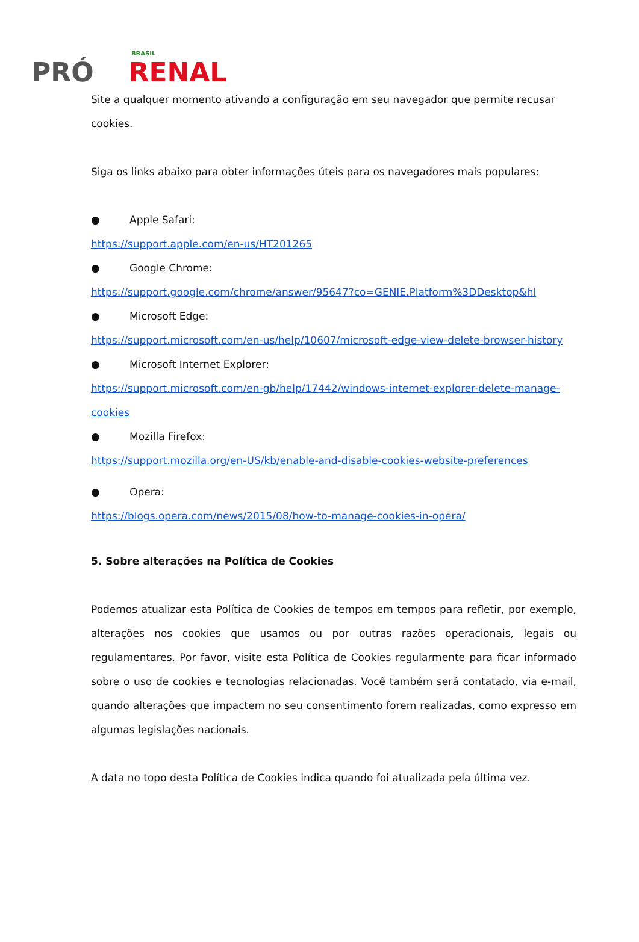PRÓ RENAL BRASIL
Site a qualquer momento ativando a configuração em seu navegador que permite recusar cookies.
Siga os links abaixo para obter informações úteis para os navegadores mais populares:
● Apple Safari:
https://support.apple.com/en-us/HT201265
● Google Chrome:
https://support.google.com/chrome/answer/95647?co=GENIE.Platform%3DDesktop&hl
● Microsoft Edge:
https://support.microsoft.com/en-us/help/10607/microsoft-edge-view-delete-browser-history
● Microsoft Internet Explorer:
https://support.microsoft.com/en-gb/help/17442/windows-internet-explorer-delete-manage-cookies
● Mozilla Firefox:
https://support.mozilla.org/en-US/kb/enable-and-disable-cookies-website-preferences
● Opera:
https://blogs.opera.com/news/2015/08/how-to-manage-cookies-in-opera/
5. Sobre alterações na Política de Cookies
Podemos atualizar esta Política de Cookies de tempos em tempos para refletir, por exemplo, alterações nos cookies que usamos ou por outras razões operacionais, legais ou regulamentares. Por favor, visite esta Política de Cookies regularmente para ficar informado sobre o uso de cookies e tecnologias relacionadas. Você também será contatado, via e-mail, quando alterações que impactem no seu consentimento forem realizadas, como expresso em algumas legislações nacionais.
A data no topo desta Política de Cookies indica quando foi atualizada pela última vez.